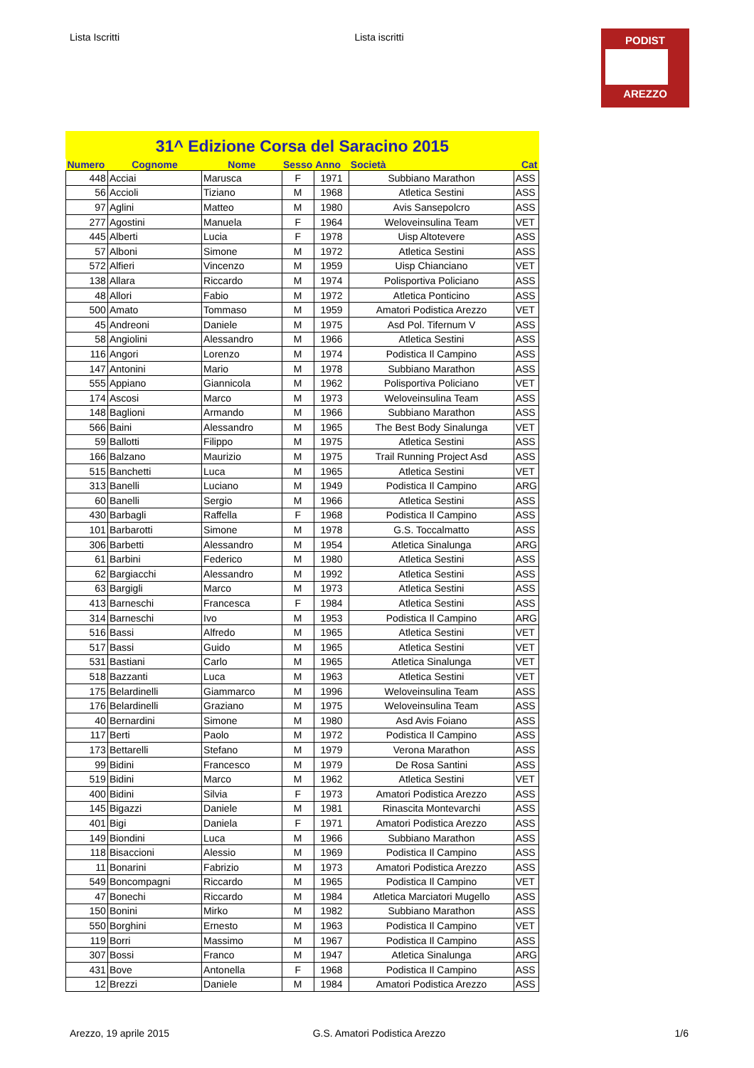Lista Iscritti Lista iscritti
PODIST
AREZZO
31^ Edizione Corsa del Saracino 2015
| Numero | Cognome | Nome | Sesso | Anno | Società | Cat |
| --- | --- | --- | --- | --- | --- | --- |
| 448 | Acciai | Marusca | F | 1971 | Subbiano Marathon | ASS |
| 56 | Accioli | Tiziano | M | 1968 | Atletica Sestini | ASS |
| 97 | Aglini | Matteo | M | 1980 | Avis Sansepolcro | ASS |
| 277 | Agostini | Manuela | F | 1964 | Weloveinsulina Team | VET |
| 445 | Alberti | Lucia | F | 1978 | Uisp Altotevere | ASS |
| 57 | Alboni | Simone | M | 1972 | Atletica Sestini | ASS |
| 572 | Alfieri | Vincenzo | M | 1959 | Uisp Chianciano | VET |
| 138 | Allara | Riccardo | M | 1974 | Polisportiva Policiano | ASS |
| 48 | Allori | Fabio | M | 1972 | Atletica Ponticino | ASS |
| 500 | Amato | Tommaso | M | 1959 | Amatori Podistica Arezzo | VET |
| 45 | Andreoni | Daniele | M | 1975 | Asd Pol. Tifernum V | ASS |
| 58 | Angiolini | Alessandro | M | 1966 | Atletica Sestini | ASS |
| 116 | Angori | Lorenzo | M | 1974 | Podistica Il Campino | ASS |
| 147 | Antonini | Mario | M | 1978 | Subbiano Marathon | ASS |
| 555 | Appiano | Giannicola | M | 1962 | Polisportiva Policiano | VET |
| 174 | Ascosi | Marco | M | 1973 | Weloveinsulina Team | ASS |
| 148 | Baglioni | Armando | M | 1966 | Subbiano Marathon | ASS |
| 566 | Baini | Alessandro | M | 1965 | The Best Body Sinalunga | VET |
| 59 | Ballotti | Filippo | M | 1975 | Atletica Sestini | ASS |
| 166 | Balzano | Maurizio | M | 1975 | Trail Running Project Asd | ASS |
| 515 | Banchetti | Luca | M | 1965 | Atletica Sestini | VET |
| 313 | Banelli | Luciano | M | 1949 | Podistica Il Campino | ARG |
| 60 | Banelli | Sergio | M | 1966 | Atletica Sestini | ASS |
| 430 | Barbagli | Raffella | F | 1968 | Podistica Il Campino | ASS |
| 101 | Barbarotti | Simone | M | 1978 | G.S. Toccalmatto | ASS |
| 306 | Barbetti | Alessandro | M | 1954 | Atletica Sinalunga | ARG |
| 61 | Barbini | Federico | M | 1980 | Atletica Sestini | ASS |
| 62 | Bargiacchi | Alessandro | M | 1992 | Atletica Sestini | ASS |
| 63 | Bargigli | Marco | M | 1973 | Atletica Sestini | ASS |
| 413 | Barneschi | Francesca | F | 1984 | Atletica Sestini | ASS |
| 314 | Barneschi | Ivo | M | 1953 | Podistica Il Campino | ARG |
| 516 | Bassi | Alfredo | M | 1965 | Atletica Sestini | VET |
| 517 | Bassi | Guido | M | 1965 | Atletica Sestini | VET |
| 531 | Bastiani | Carlo | M | 1965 | Atletica Sinalunga | VET |
| 518 | Bazzanti | Luca | M | 1963 | Atletica Sestini | VET |
| 175 | Belardinelli | Giammarco | M | 1996 | Weloveinsulina Team | ASS |
| 176 | Belardinelli | Graziano | M | 1975 | Weloveinsulina Team | ASS |
| 40 | Bernardini | Simone | M | 1980 | Asd Avis Foiano | ASS |
| 117 | Berti | Paolo | M | 1972 | Podistica Il Campino | ASS |
| 173 | Bettarelli | Stefano | M | 1979 | Verona Marathon | ASS |
| 99 | Bidini | Francesco | M | 1979 | De Rosa Santini | ASS |
| 519 | Bidini | Marco | M | 1962 | Atletica Sestini | VET |
| 400 | Bidini | Silvia | F | 1973 | Amatori Podistica Arezzo | ASS |
| 145 | Bigazzi | Daniele | M | 1981 | Rinascita Montevarchi | ASS |
| 401 | Bigi | Daniela | F | 1971 | Amatori Podistica Arezzo | ASS |
| 149 | Biondini | Luca | M | 1966 | Subbiano Marathon | ASS |
| 118 | Bisaccioni | Alessio | M | 1969 | Podistica Il Campino | ASS |
| 11 | Bonarini | Fabrizio | M | 1973 | Amatori Podistica Arezzo | ASS |
| 549 | Boncompagni | Riccardo | M | 1965 | Podistica Il Campino | VET |
| 47 | Bonechi | Riccardo | M | 1984 | Atletica Marciatori Mugello | ASS |
| 150 | Bonini | Mirko | M | 1982 | Subbiano Marathon | ASS |
| 550 | Borghini | Ernesto | M | 1963 | Podistica Il Campino | VET |
| 119 | Borri | Massimo | M | 1967 | Podistica Il Campino | ASS |
| 307 | Bossi | Franco | M | 1947 | Atletica Sinalunga | ARG |
| 431 | Bove | Antonella | F | 1968 | Podistica Il Campino | ASS |
| 12 | Brezzi | Daniele | M | 1984 | Amatori Podistica Arezzo | ASS |
Arezzo, 19 aprile 2015 G.S. Amatori Podistica Arezzo 1/6